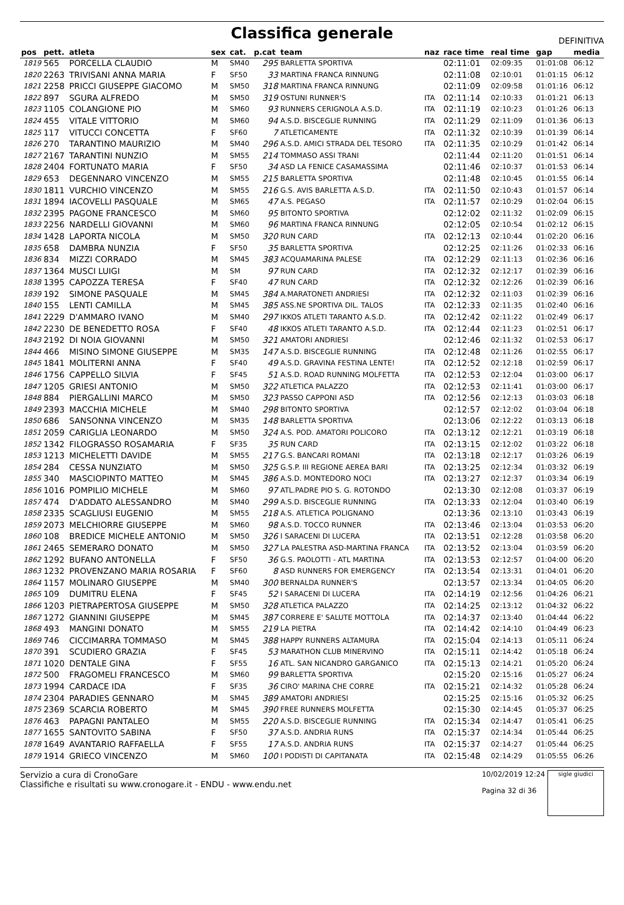Classifica generale
DEFINITIVA
| pos | pett. | atleta | sex | cat. | p.cat | team | naz | race time | real time | gap | media |
| --- | --- | --- | --- | --- | --- | --- | --- | --- | --- | --- | --- |
| 1819 | 565 | PORCELLA CLAUDIO | M | SM40 | 295 | BARLETTA SPORTIVA | | 02:11:01 | 02:09:35 | 01:01:08 | 06:12 |
| 1820 | 2263 | TRIVISANI ANNA MARIA | F | SF50 | 33 | MARTINA FRANCA RINNUNG | | 02:11:08 | 02:10:01 | 01:01:15 | 06:12 |
| 1821 | 2258 | PRICCI GIUSEPPE GIACOMO | M | SM50 | 318 | MARTINA FRANCA RINNUNG | | 02:11:09 | 02:09:58 | 01:01:16 | 06:12 |
| 1822 | 897 | SGURA ALFREDO | M | SM50 | 319 | OSTUNI RUNNER'S | ITA | 02:11:14 | 02:10:33 | 01:01:21 | 06:13 |
| 1823 | 1105 | COLANGIONE PIO | M | SM60 | 93 | RUNNERS CERIGNOLA A.S.D. | ITA | 02:11:19 | 02:10:23 | 01:01:26 | 06:13 |
| 1824 | 455 | VITALE VITTORIO | M | SM60 | 94 | A.S.D. BISCEGLIE RUNNING | ITA | 02:11:29 | 02:11:09 | 01:01:36 | 06:13 |
| 1825 | 117 | VITUCCI CONCETTA | F | SF60 | 7 | ATLETICAMENTE | ITA | 02:11:32 | 02:10:39 | 01:01:39 | 06:14 |
| 1826 | 270 | TARANTINO MAURIZIO | M | SM40 | 296 | A.S.D. AMICI STRADA DEL TESORO | ITA | 02:11:35 | 02:10:29 | 01:01:42 | 06:14 |
| 1827 | 2167 | TARANTINI NUNZIO | M | SM55 | 214 | TOMMASO ASSI TRANI | | 02:11:44 | 02:11:20 | 01:01:51 | 06:14 |
| 1828 | 2404 | FORTUNATO MARIA | F | SF50 | 34 | ASD LA FENICE CASAMASSIMA | | 02:11:46 | 02:10:37 | 01:01:53 | 06:14 |
| 1829 | 653 | DEGENNARO VINCENZO | M | SM55 | 215 | BARLETTA SPORTIVA | | 02:11:48 | 02:10:45 | 01:01:55 | 06:14 |
| 1830 | 1811 | VURCHIO VINCENZO | M | SM55 | 216 | G.S. AVIS BARLETTA A.S.D. | ITA | 02:11:50 | 02:10:43 | 01:01:57 | 06:14 |
| 1831 | 1894 | IACOVELLI PASQUALE | M | SM65 | 47 | A.S. PEGASO | ITA | 02:11:57 | 02:10:29 | 01:02:04 | 06:15 |
| 1832 | 2395 | PAGONE FRANCESCO | M | SM60 | 95 | BITONTO SPORTIVA | | 02:12:02 | 02:11:32 | 01:02:09 | 06:15 |
| 1833 | 2256 | NARDELLI GIOVANNI | M | SM60 | 96 | MARTINA FRANCA RINNUNG | | 02:12:05 | 02:10:54 | 01:02:12 | 06:15 |
| 1834 | 1428 | LAPORTA NICOLA | M | SM50 | 320 | RUN CARD | ITA | 02:12:13 | 02:10:44 | 01:02:20 | 06:16 |
| 1835 | 658 | DAMBRA NUNZIA | F | SF50 | 35 | BARLETTA SPORTIVA | | 02:12:25 | 02:11:26 | 01:02:33 | 06:16 |
| 1836 | 834 | MIZZI CORRADO | M | SM45 | 383 | ACQUAMARINA PALESE | ITA | 02:12:29 | 02:11:13 | 01:02:36 | 06:16 |
| 1837 | 1364 | MUSCI LUIGI | M | SM | 97 | RUN CARD | ITA | 02:12:32 | 02:12:17 | 01:02:39 | 06:16 |
| 1838 | 1395 | CAPOZZA TERESA | F | SF40 | 47 | RUN CARD | ITA | 02:12:32 | 02:12:26 | 01:02:39 | 06:16 |
| 1839 | 192 | SIMONE PASQUALE | M | SM45 | 384 | A.MARATONETI ANDRIESI | ITA | 02:12:32 | 02:11:03 | 01:02:39 | 06:16 |
| 1840 | 155 | LENTI CAMILLA | M | SM45 | 385 | ASS.NE SPORTIVA DIL. TALOS | ITA | 02:12:33 | 02:11:35 | 01:02:40 | 06:16 |
| 1841 | 2229 | D'AMMARO IVANO | M | SM40 | 297 | IKKOS ATLETI TARANTO A.S.D. | ITA | 02:12:42 | 02:11:22 | 01:02:49 | 06:17 |
| 1842 | 2230 | DE BENEDETTO ROSA | F | SF40 | 48 | IKKOS ATLETI TARANTO A.S.D. | ITA | 02:12:44 | 02:11:23 | 01:02:51 | 06:17 |
| 1843 | 2192 | DI NOIA GIOVANNI | M | SM50 | 321 | AMATORI ANDRIESI | | 02:12:46 | 02:11:32 | 01:02:53 | 06:17 |
| 1844 | 466 | MISINO SIMONE GIUSEPPE | M | SM35 | 147 | A.S.D. BISCEGLIE RUNNING | ITA | 02:12:48 | 02:11:26 | 01:02:55 | 06:17 |
| 1845 | 1841 | MOLITERNI ANNA | F | SF40 | 49 | A.S.D. GRAVINA FESTINA LENTE! | ITA | 02:12:52 | 02:12:18 | 01:02:59 | 06:17 |
| 1846 | 1756 | CAPPELLO SILVIA | F | SF45 | 51 | A.S.D. ROAD RUNNING MOLFETTA | ITA | 02:12:53 | 02:12:04 | 01:03:00 | 06:17 |
| 1847 | 1205 | GRIESI ANTONIO | M | SM50 | 322 | ATLETICA PALAZZO | ITA | 02:12:53 | 02:11:41 | 01:03:00 | 06:17 |
| 1848 | 884 | PIERGALLINI MARCO | M | SM50 | 323 | PASSO CAPPONI ASD | ITA | 02:12:56 | 02:12:13 | 01:03:03 | 06:18 |
| 1849 | 2393 | MACCHIA MICHELE | M | SM40 | 298 | BITONTO SPORTIVA | | 02:12:57 | 02:12:02 | 01:03:04 | 06:18 |
| 1850 | 686 | SANSONNA VINCENZO | M | SM35 | 148 | BARLETTA SPORTIVA | | 02:13:06 | 02:12:22 | 01:03:13 | 06:18 |
| 1851 | 2059 | CARIGLIA LEONARDO | M | SM50 | 324 | A.S. POD. AMATORI POLICORO | ITA | 02:13:12 | 02:12:21 | 01:03:19 | 06:18 |
| 1852 | 1342 | FILOGRASSO ROSAMARIA | F | SF35 | 35 | RUN CARD | ITA | 02:13:15 | 02:12:02 | 01:03:22 | 06:18 |
| 1853 | 1213 | MICHELETTI DAVIDE | M | SM55 | 217 | G.S. BANCARI ROMANI | ITA | 02:13:18 | 02:12:17 | 01:03:26 | 06:19 |
| 1854 | 284 | CESSA NUNZIATO | M | SM50 | 325 | G.S.P. III REGIONE AEREA BARI | ITA | 02:13:25 | 02:12:34 | 01:03:32 | 06:19 |
| 1855 | 340 | MASCIOPINTO MATTEO | M | SM45 | 386 | A.S.D. MONTEDORO NOCI | ITA | 02:13:27 | 02:12:37 | 01:03:34 | 06:19 |
| 1856 | 1016 | POMPILIO MICHELE | M | SM60 | 97 | ATL.PADRE PIO S. G. ROTONDO | | 02:13:30 | 02:12:08 | 01:03:37 | 06:19 |
| 1857 | 474 | D'ADDATO ALESSANDRO | M | SM40 | 299 | A.S.D. BISCEGLIE RUNNING | ITA | 02:13:33 | 02:12:04 | 01:03:40 | 06:19 |
| 1858 | 2335 | SCAGLIUSI EUGENIO | M | SM55 | 218 | A.S. ATLETICA POLIGNANO | | 02:13:36 | 02:13:10 | 01:03:43 | 06:19 |
| 1859 | 2073 | MELCHIORRE GIUSEPPE | M | SM60 | 98 | A.S.D. TOCCO RUNNER | ITA | 02:13:46 | 02:13:04 | 01:03:53 | 06:20 |
| 1860 | 108 | BREDICE MICHELE ANTONIO | M | SM50 | 326 | I SARACENI DI LUCERA | ITA | 02:13:51 | 02:12:28 | 01:03:58 | 06:20 |
| 1861 | 2465 | SEMERARO DONATO | M | SM50 | 327 | LA PALESTRA ASD-MARTINA FRANCA | ITA | 02:13:52 | 02:13:04 | 01:03:59 | 06:20 |
| 1862 | 1292 | BUFANO ANTONELLA | F | SF50 | 36 | G.S. PAOLOTTI - ATL MARTINA | ITA | 02:13:53 | 02:12:57 | 01:04:00 | 06:20 |
| 1863 | 1232 | PROVENZANO MARIA ROSARIA | F | SF60 | 8 | ASD RUNNERS FOR EMERGENCY | ITA | 02:13:54 | 02:13:31 | 01:04:01 | 06:20 |
| 1864 | 1157 | MOLINARO GIUSEPPE | M | SM40 | 300 | BERNALDA RUNNER'S | | 02:13:57 | 02:13:34 | 01:04:05 | 06:20 |
| 1865 | 109 | DUMITRU ELENA | F | SF45 | 52 | I SARACENI DI LUCERA | ITA | 02:14:19 | 02:12:56 | 01:04:26 | 06:21 |
| 1866 | 1203 | PIETRAPERTOSA GIUSEPPE | M | SM50 | 328 | ATLETICA PALAZZO | ITA | 02:14:25 | 02:13:12 | 01:04:32 | 06:22 |
| 1867 | 1272 | GIANNINI GIUSEPPE | M | SM45 | 387 | CORRERE E' SALUTE MOTTOLA | ITA | 02:14:37 | 02:13:40 | 01:04:44 | 06:22 |
| 1868 | 493 | MANGINI DONATO | M | SM55 | 219 | LA PIETRA | ITA | 02:14:42 | 02:14:10 | 01:04:49 | 06:23 |
| 1869 | 746 | CICCIMARRA TOMMASO | M | SM45 | 388 | HAPPY RUNNERS ALTAMURA | ITA | 02:15:04 | 02:14:13 | 01:05:11 | 06:24 |
| 1870 | 391 | SCUDIERO GRAZIA | F | SF45 | 53 | MARATHON CLUB MINERVINO | ITA | 02:15:11 | 02:14:42 | 01:05:18 | 06:24 |
| 1871 | 1020 | DENTALE GINA | F | SF55 | 16 | ATL. SAN NICANDRO GARGANICO | ITA | 02:15:13 | 02:14:21 | 01:05:20 | 06:24 |
| 1872 | 500 | FRAGOMELI FRANCESCO | M | SM60 | 99 | BARLETTA SPORTIVA | | 02:15:20 | 02:15:16 | 01:05:27 | 06:24 |
| 1873 | 1994 | CARDACE IDA | F | SF35 | 36 | CIRO' MARINA CHE CORRE | ITA | 02:15:21 | 02:14:32 | 01:05:28 | 06:24 |
| 1874 | 2304 | PARADIES GENNARO | M | SM45 | 389 | AMATORI ANDRIESI | | 02:15:25 | 02:15:16 | 01:05:32 | 06:25 |
| 1875 | 2369 | SCARCIA ROBERTO | M | SM45 | 390 | FREE RUNNERS MOLFETTA | | 02:15:30 | 02:14:45 | 01:05:37 | 06:25 |
| 1876 | 463 | PAPAGNI PANTALEO | M | SM55 | 220 | A.S.D. BISCEGLIE RUNNING | ITA | 02:15:34 | 02:14:47 | 01:05:41 | 06:25 |
| 1877 | 1655 | SANTOVITO SABINA | F | SF50 | 37 | A.S.D. ANDRIA RUNS | ITA | 02:15:37 | 02:14:34 | 01:05:44 | 06:25 |
| 1878 | 1649 | AVANTARIO RAFFAELLA | F | SF55 | 17 | A.S.D. ANDRIA RUNS | ITA | 02:15:37 | 02:14:27 | 01:05:44 | 06:25 |
| 1879 | 1914 | GRIECO VINCENZO | M | SM60 | 100 | I PODISTI DI CAPITANATA | ITA | 02:15:48 | 02:14:29 | 01:05:55 | 06:26 |
Servizio a cura di CronoGare
Classifiche e risultati su www.cronogare.it - ENDU - www.endu.net
10/02/2019 12:24
Pagina 32 di 36
sigle giudici